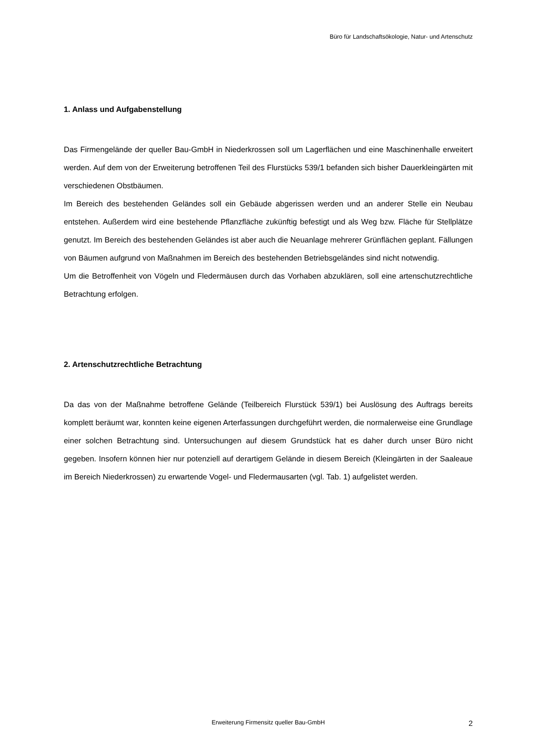Büro für Landschaftsökologie, Natur- und Artenschutz
1. Anlass und Aufgabenstellung
Das Firmengelände der queller Bau-GmbH in Niederkrossen soll um Lagerflächen und eine Maschinenhalle erweitert werden. Auf dem von der Erweiterung betroffenen Teil des Flurstücks 539/1 befanden sich bisher Dauerkleingärten mit verschiedenen Obstbäumen.
Im Bereich des bestehenden Geländes soll ein Gebäude abgerissen werden und an anderer Stelle ein Neubau entstehen. Außerdem wird eine bestehende Pflanzfläche zukünftig befestigt und als Weg bzw. Fläche für Stellplätze genutzt. Im Bereich des bestehenden Geländes ist aber auch die Neuanlage mehrerer Grünflächen geplant. Fällungen von Bäumen aufgrund von Maßnahmen im Bereich des bestehenden Betriebsgeländes sind nicht notwendig.
Um die Betroffenheit von Vögeln und Fledermäusen durch das Vorhaben abzuklären, soll eine artenschutzrechtliche Betrachtung erfolgen.
2. Artenschutzrechtliche Betrachtung
Da das von der Maßnahme betroffene Gelände (Teilbereich Flurstück 539/1) bei Auslösung des Auftrags bereits komplett beräumt war, konnten keine eigenen Arterfassungen durchgeführt werden, die normalerweise eine Grundlage einer solchen Betrachtung sind. Untersuchungen auf diesem Grundstück hat es daher durch unser Büro nicht gegeben. Insofern können hier nur potenziell auf derartigem Gelände in diesem Bereich (Kleingärten in der Saaleaue im Bereich Niederkrossen) zu erwartende Vogel- und Fledermausarten (vgl. Tab. 1) aufgelistet werden.
Erweiterung Firmensitz queller Bau-GmbH 2